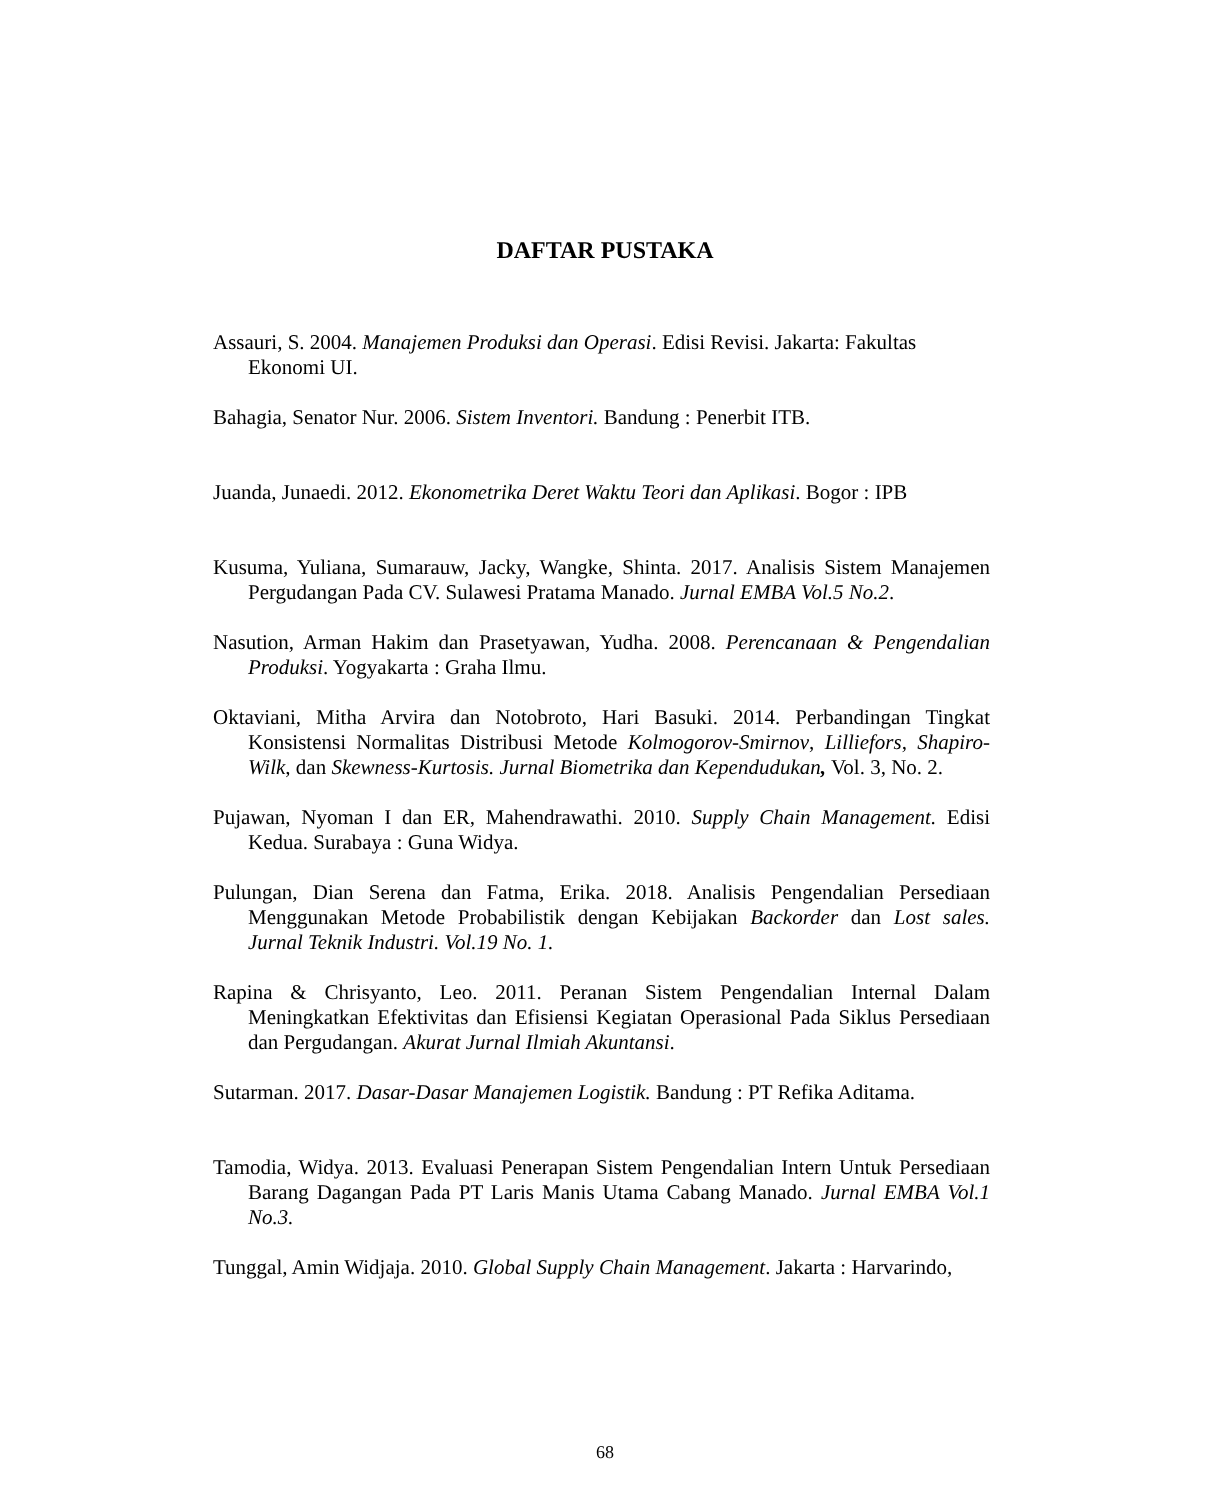DAFTAR PUSTAKA
Assauri, S. 2004. Manajemen Produksi dan Operasi. Edisi Revisi. Jakarta: Fakultas Ekonomi UI.
Bahagia, Senator Nur. 2006. Sistem Inventori. Bandung : Penerbit ITB.
Juanda, Junaedi. 2012. Ekonometrika Deret Waktu Teori dan Aplikasi. Bogor : IPB
Kusuma, Yuliana, Sumarauw, Jacky, Wangke, Shinta. 2017. Analisis Sistem Manajemen Pergudangan Pada CV. Sulawesi Pratama Manado. Jurnal EMBA Vol.5 No.2.
Nasution, Arman Hakim dan Prasetyawan, Yudha. 2008. Perencanaan & Pengendalian Produksi. Yogyakarta : Graha Ilmu.
Oktaviani, Mitha Arvira dan Notobroto, Hari Basuki. 2014. Perbandingan Tingkat Konsistensi Normalitas Distribusi Metode Kolmogorov-Smirnov, Lilliefors, Shapiro-Wilk, dan Skewness-Kurtosis. Jurnal Biometrika dan Kependudukan, Vol. 3, No. 2.
Pujawan, Nyoman I dan ER, Mahendrawathi. 2010. Supply Chain Management. Edisi Kedua. Surabaya : Guna Widya.
Pulungan, Dian Serena dan Fatma, Erika. 2018. Analisis Pengendalian Persediaan Menggunakan Metode Probabilistik dengan Kebijakan Backorder dan Lost sales. Jurnal Teknik Industri. Vol.19 No. 1.
Rapina & Chrisyanto, Leo. 2011. Peranan Sistem Pengendalian Internal Dalam Meningkatkan Efektivitas dan Efisiensi Kegiatan Operasional Pada Siklus Persediaan dan Pergudangan. Akurat Jurnal Ilmiah Akuntansi.
Sutarman. 2017. Dasar-Dasar Manajemen Logistik. Bandung : PT Refika Aditama.
Tamodia, Widya. 2013. Evaluasi Penerapan Sistem Pengendalian Intern Untuk Persediaan Barang Dagangan Pada PT Laris Manis Utama Cabang Manado. Jurnal EMBA Vol.1 No.3.
Tunggal, Amin Widjaja. 2010. Global Supply Chain Management. Jakarta : Harvarindo,
68